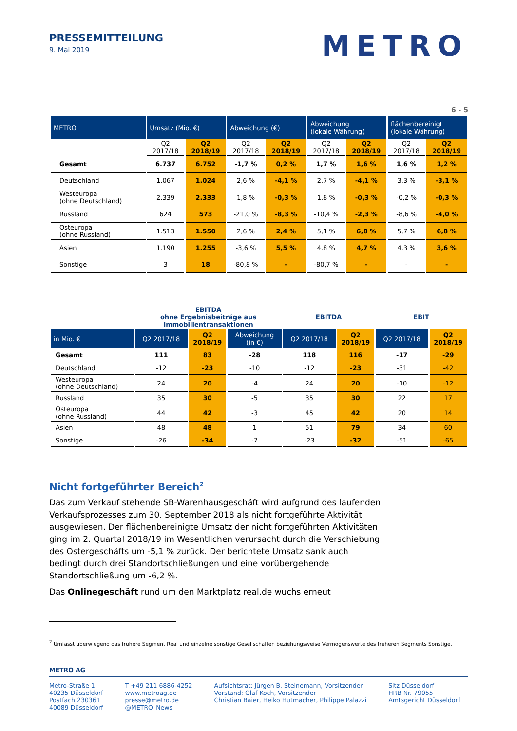PRESSEMITTEILUNG
9. Mai 2019
METRO
6 - 5
| METRO | Umsatz (Mio. €) | | Abweichung (€) | | Abweichung (lokale Währung) | | flächenbereinigt (lokale Währung) | |
| --- | --- | --- | --- | --- | --- | --- | --- | --- |
| | Q2 2017/18 | Q2 2018/19 | Q2 2017/18 | Q2 2018/19 | Q2 2017/18 | Q2 2018/19 | Q2 2017/18 | Q2 2018/19 |
| Gesamt | 6.737 | 6.752 | -1,7 % | 0,2 % | 1,7 % | 1,6 % | 1,6 % | 1,2 % |
| Deutschland | 1.067 | 1.024 | 2,6 % | -4,1 % | 2,7 % | -4,1 % | 3,3 % | -3,1 % |
| Westeuropa (ohne Deutschland) | 2.339 | 2.333 | 1,8 % | -0,3 % | 1,8 % | -0,3 % | -0,2 % | -0,3 % |
| Russland | 624 | 573 | -21,0 % | -8,3 % | -10,4 % | -2,3 % | -8,6 % | -4,0 % |
| Osteuropa (ohne Russland) | 1.513 | 1.550 | 2,6 % | 2,4 % | 5,1 % | 6,8 % | 5,7 % | 6,8 % |
| Asien | 1.190 | 1.255 | -3,6 % | 5,5 % | 4,8 % | 4,7 % | 4,3 % | 3,6 % |
| Sonstige | 3 | 18 | -80,8 % | - | -80,7 % | - | - | - |
| | EBITDA ohne Ergebnisbeiträge aus Immobilientransaktionen | | | EBITDA | | EBIT | |
| in Mio. € | Q2 2017/18 | Q2 2018/19 | Abweichung (in €) | Q2 2017/18 | Q2 2018/19 | Q2 2017/18 | Q2 2018/19 |
| Gesamt | 111 | 83 | -28 | 118 | 116 | -17 | -29 |
| Deutschland | -12 | -23 | -10 | -12 | -23 | -31 | -42 |
| Westeuropa (ohne Deutschland) | 24 | 20 | -4 | 24 | 20 | -10 | -12 |
| Russland | 35 | 30 | -5 | 35 | 30 | 22 | 17 |
| Osteuropa (ohne Russland) | 44 | 42 | -3 | 45 | 42 | 20 | 14 |
| Asien | 48 | 48 | 1 | 51 | 79 | 34 | 60 |
| Sonstige | -26 | -34 | -7 | -23 | -32 | -51 | -65 |
Nicht fortgeführter Bereich<sup>2</sup>
Das zum Verkauf stehende SB-Warenhausgeschäft wird aufgrund des laufenden Verkaufsprozesses zum 30. September 2018 als nicht fortgeführte Aktivität ausgewiesen. Der flächenbereinigte Umsatz der nicht fortgeführten Aktivitäten ging im 2. Quartal 2018/19 im Wesentlichen verursacht durch die Verschiebung des Ostergeschäfts um -5,1 % zurück. Der berichtete Umsatz sank auch bedingt durch drei Standortschließungen und eine vorübergehende Standortschließung um -6,2 %.
Das Onlinegeschäft rund um den Marktplatz real.de wuchs erneut
<sup>2</sup> Umfasst überwiegend das frühere Segment Real und einzelne sonstige Gesellschaften beziehungsweise Vermögenswerte des früheren Segments Sonstige.
METRO AG
Metro-Straße 1
40235 Düsseldorf
Postfach 230361
40089 Düsseldorf
T +49 211 6886-4252
www.metroag.de
presse@metro.de
@METRO_News
Aufsichtsrat: Jürgen B. Steinemann, Vorsitzender
Vorstand: Olaf Koch, Vorsitzender
Christian Baier, Heiko Hutmacher, Philippe Palazzi
Sitz Düsseldorf
HRB Nr. 79055
Amtsgericht Düsseldorf